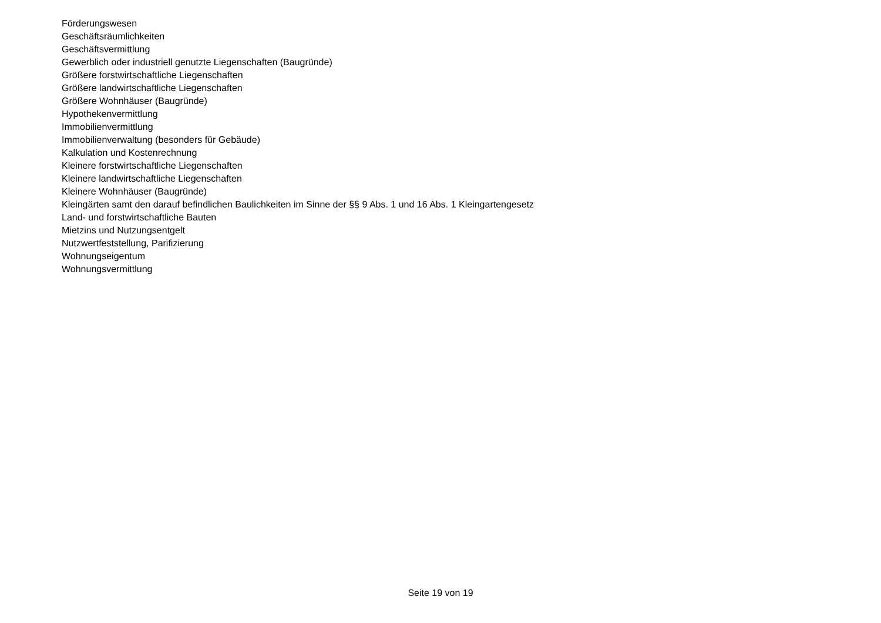Förderungswesen
Geschäftsräumlichkeiten
Geschäftsvermittlung
Gewerblich oder industriell genutzte Liegenschaften (Baugründe)
Größere forstwirtschaftliche Liegenschaften
Größere landwirtschaftliche Liegenschaften
Größere Wohnhäuser (Baugründe)
Hypothekenvermittlung
Immobilienvermittlung
Immobilienverwaltung (besonders für Gebäude)
Kalkulation und Kostenrechnung
Kleinere forstwirtschaftliche Liegenschaften
Kleinere landwirtschaftliche Liegenschaften
Kleinere Wohnhäuser (Baugründe)
Kleingärten samt den darauf befindlichen Baulichkeiten im Sinne der §§ 9 Abs. 1 und 16 Abs. 1 Kleingartengesetz
Land- und forstwirtschaftliche Bauten
Mietzins und Nutzungsentgelt
Nutzwertfeststellung, Parifizierung
Wohnungseigentum
Wohnungsvermittlung
Seite 19 von 19